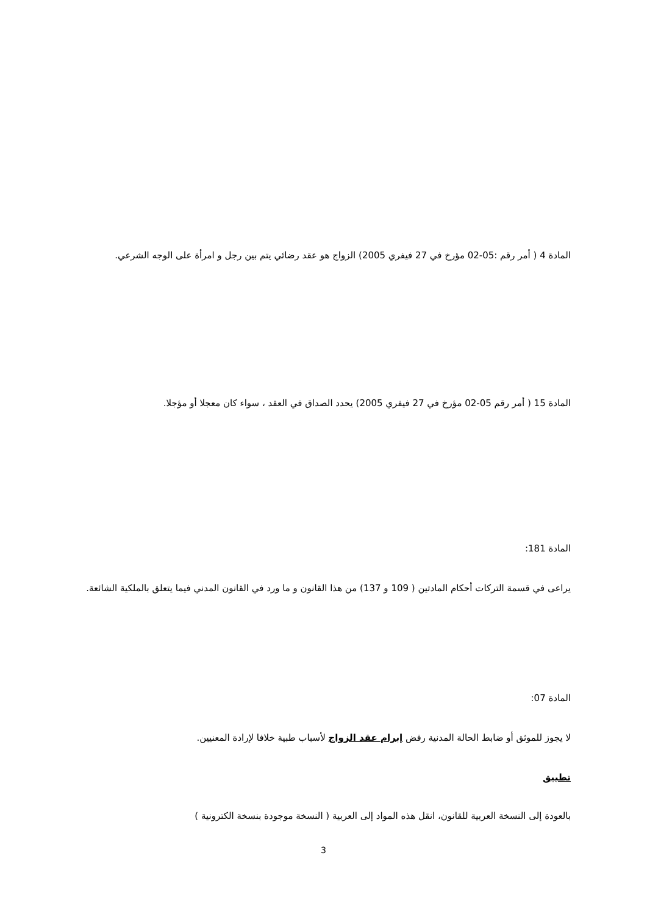المادة 4 ( أمر رقم :05-02 مؤرخ في 27 فيفري 2005) الزواج هو عقد رضائي يتم بين رجل و امرأة على الوجه الشرعي.
المادة 15 ( أمر رقم 05-02 مؤرخ في 27 فيفري 2005) يحدد الصداق في العقد ، سواء كان معجلا أو مؤجلا.
المادة 181:
يراعى في قسمة التركات أحكام المادتين ( 109 و 137) من هذا القانون و ما ورد في القانون المدني فيما يتعلق بالملكية الشائعة.
المادة 07:
لا يجوز للموثق أو ضابط الحالة المدنية رفض إبرام عقد الزواج لأسباب طبية خلافا لإرادة المعنيين.
تطبيق
بالعودة إلى النسخة العربية للقانون، انقل هذه المواد إلى العربية ( النسخة موجودة بنسخة الكترونية )
3